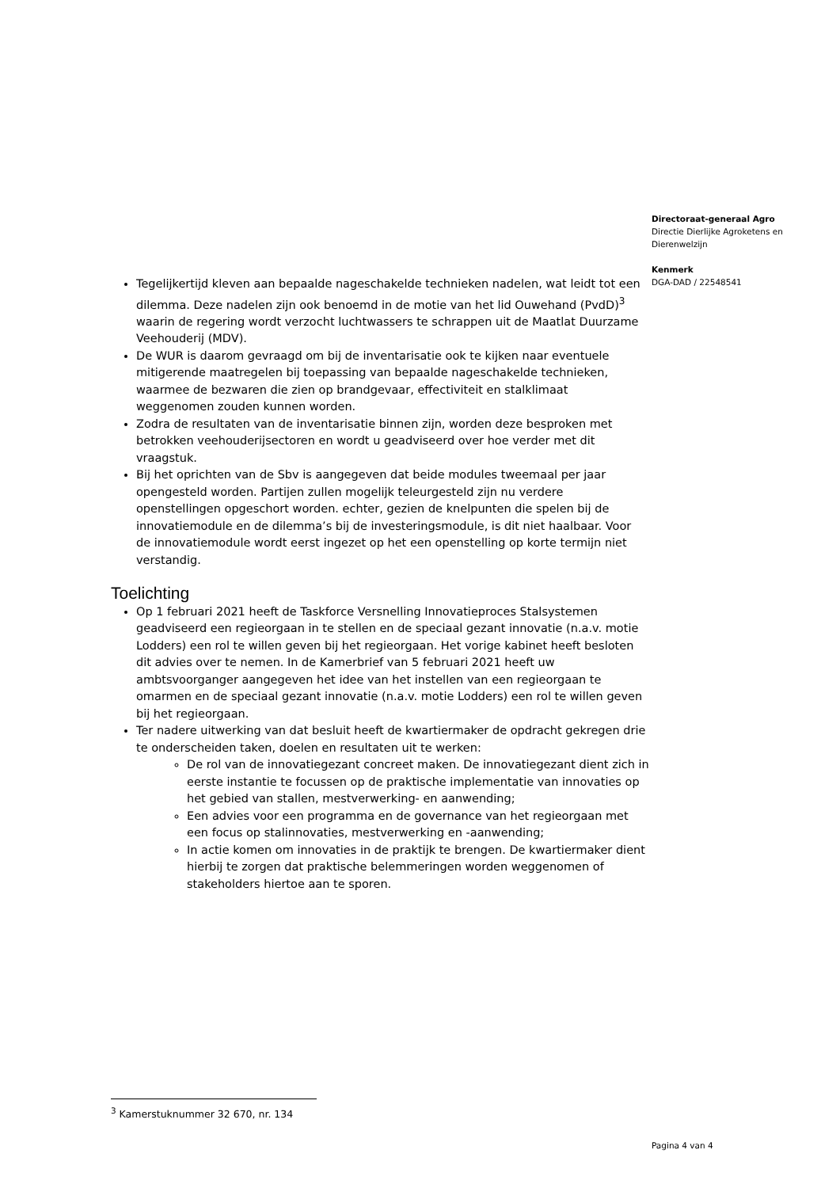Directoraat-generaal Agro
Directie Dierlijke Agroketens en Dierenwelzijn
Kenmerk
DGA-DAD / 22548541
Tegelijkertijd kleven aan bepaalde nageschakelde technieken nadelen, wat leidt tot een dilemma. Deze nadelen zijn ook benoemd in de motie van het lid Ouwehand (PvdD)<sup>3</sup> waarin de regering wordt verzocht luchtwassers te schrappen uit de Maatlat Duurzame Veehouderij (MDV).
De WUR is daarom gevraagd om bij de inventarisatie ook te kijken naar eventuele mitigerende maatregelen bij toepassing van bepaalde nageschakelde technieken, waarmee de bezwaren die zien op brandgevaar, effectiviteit en stalklimaat weggenomen zouden kunnen worden.
Zodra de resultaten van de inventarisatie binnen zijn, worden deze besproken met betrokken veehouderijsectoren en wordt u geadviseerd over hoe verder met dit vraagstuk.
Bij het oprichten van de Sbv is aangegeven dat beide modules tweemaal per jaar opengesteld worden. Partijen zullen mogelijk teleurgesteld zijn nu verdere openstellingen opgeschort worden. echter, gezien de knelpunten die spelen bij de innovatiemodule en de dilemma’s bij de investeringsmodule, is dit niet haalbaar. Voor de innovatiemodule wordt eerst ingezet op het een openstelling op korte termijn niet verstandig.
Toelichting
Op 1 februari 2021 heeft de Taskforce Versnelling Innovatieproces Stalsystemen geadviseerd een regieorgaan in te stellen en de speciaal gezant innovatie (n.a.v. motie Lodders) een rol te willen geven bij het regieorgaan. Het vorige kabinet heeft besloten dit advies over te nemen. In de Kamerbrief van 5 februari 2021 heeft uw ambtsvoorganger aangegeven het idee van het instellen van een regieorgaan te omarmen en de speciaal gezant innovatie (n.a.v. motie Lodders) een rol te willen geven bij het regieorgaan.
Ter nadere uitwerking van dat besluit heeft de kwartiermaker de opdracht gekregen drie te onderscheiden taken, doelen en resultaten uit te werken:
De rol van de innovatiegezant concreet maken. De innovatiegezant dient zich in eerste instantie te focussen op de praktische implementatie van innovaties op het gebied van stallen, mestverwerking- en aanwending;
Een advies voor een programma en de governance van het regieorgaan met een focus op stalinnovaties, mestverwerking en -aanwending;
In actie komen om innovaties in de praktijk te brengen. De kwartiermaker dient hierbij te zorgen dat praktische belemmeringen worden weggenomen of stakeholders hiertoe aan te sporen.
<sup>3</sup> Kamerstuknummer 32 670, nr. 134
Pagina 4 van 4